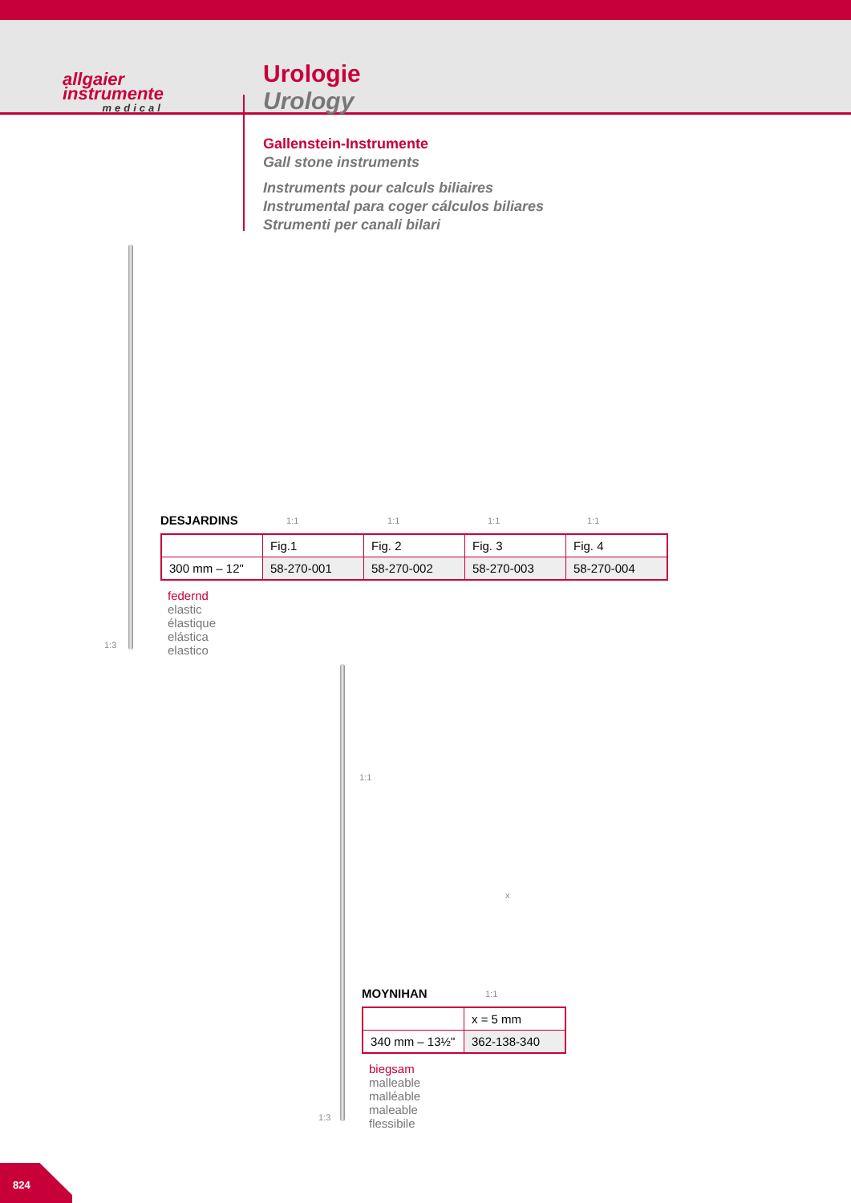allgaier
instrumente
medical
Urologie
Urology
Gallenstein-Instrumente
Gall stone instruments
Instruments pour calculs biliaires
Instrumental para coger cálculos biliares
Strumenti per canali bilari
1:3
1:1 1:1 1:1 1:1
DESJARDINS
| | Fig.1 | Fig. 2 | Fig. 3 | Fig. 4 |
| 300 mm – 12" | 58-270-001 | 58-270-002 | 58-270-003 | 58-270-004 |
federnd
elastic
élastique
elástica
elastico
1:1
1:3
x
1:1
MOYNIHAN
| | x = 5 mm |
| 340 mm – 13½" | 362-138-340 |
biegsam
malleable
malléable
maleable
flessibile
824